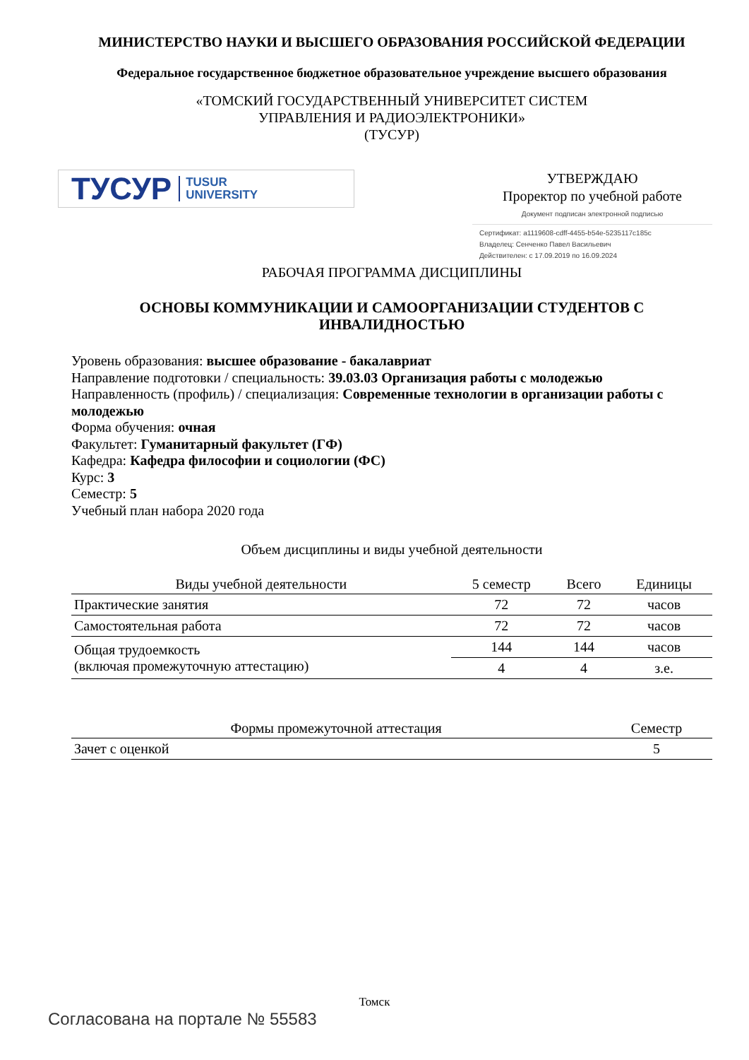МИНИСТЕРСТВО НАУКИ И ВЫСШЕГО ОБРАЗОВАНИЯ РОССИЙСКОЙ ФЕДЕРАЦИИ
Федеральное государственное бюджетное образовательное учреждение высшего образования
«ТОМСКИЙ ГОСУДАРСТВЕННЫЙ УНИВЕРСИТЕТ СИСТЕМ
УПРАВЛЕНИЯ И РАДИОЭЛЕКТРОНИКИ»
(ТУСУР)
ТУСУР TUSUR
UNIVERSITY
УТВЕРЖДАЮ
Проректор по учебной работе
Документ подписан электронной подписью
Сертификат: a1119608-cdff-4455-b54e-5235117c185c
Владелец: Сенченко Павел Васильевич
Действителен: с 17.09.2019 по 16.09.2024
РАБОЧАЯ ПРОГРАММА ДИСЦИПЛИНЫ
ОСНОВЫ КОММУНИКАЦИИ И САМООРГАНИЗАЦИИ СТУДЕНТОВ С
ИНВАЛИДНОСТЬЮ
Уровень образования: высшее образование - бакалавриат
Направление подготовки / специальность: 39.03.03 Организация работы с молодежью
Направленность (профиль) / специализация: Современные технологии в организации работы с молодежью
Форма обучения: очная
Факультет: Гуманитарный факультет (ГФ)
Кафедра: Кафедра философии и социологии (ФС)
Курс: 3
Семестр: 5
Учебный план набора 2020 года
Объем дисциплины и виды учебной деятельности
| Виды учебной деятельности | 5 семестр | Всего | Единицы |
| --- | --- | --- | --- |
| Практические занятия | 72 | 72 | часов |
| Самостоятельная работа | 72 | 72 | часов |
| Общая трудоемкость (включая промежуточную аттестацию) | 144 | 144 | часов |
| | 4 | 4 | з.е. |
| Формы промежуточной аттестация | Семестр |
| --- | --- |
| Зачет с оценкой | 5 |
Томск
Согласована на портале № 55583